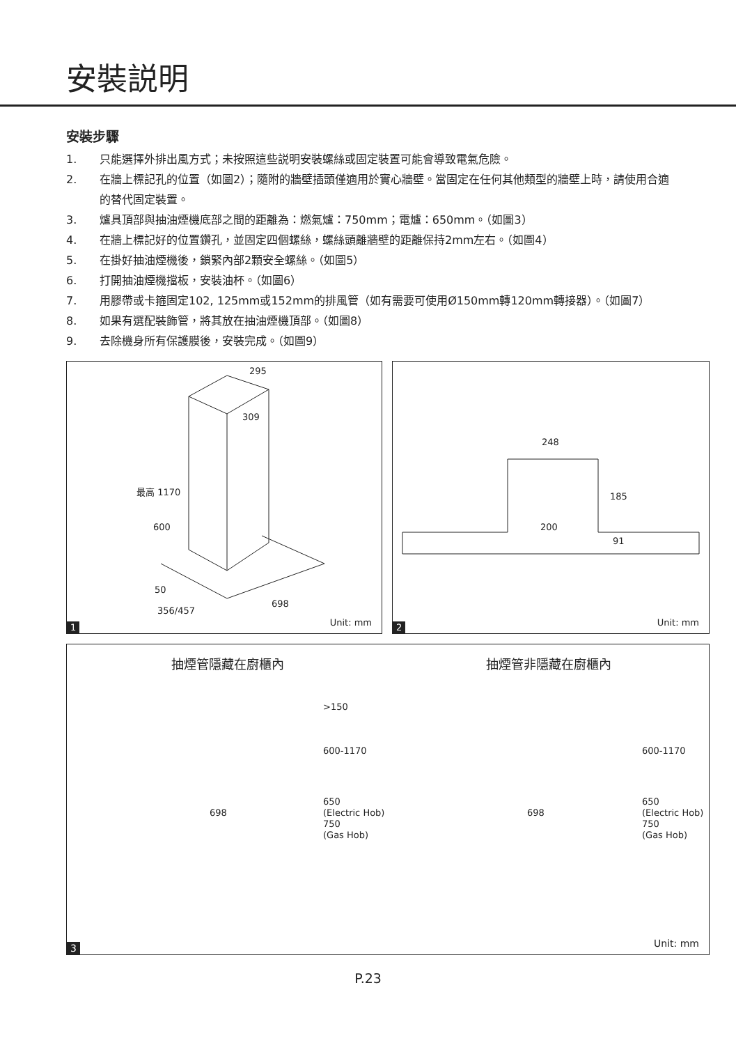安裝説明
安裝步驟
1. 只能選擇外排出風方式；未按照這些説明安裝螺絲或固定裝置可能會導致電氣危險。
2. 在牆上標記孔的位置（如圖2）；隨附的牆壁插頭僅適用於實心牆壁。當固定在任何其他類型的牆壁上時，請使用合適的替代固定裝置。
3. 爐具頂部與抽油煙機底部之間的距離為：燃氣爐：750mm；電爐：650mm。（如圖3）
4. 在牆上標記好的位置鑽孔，並固定四個螺絲，螺絲頭離牆壁的距離保持2mm左右。（如圖4）
5. 在掛好抽油煙機後，鎖緊內部2顆安全螺絲。（如圖5）
6. 打開抽油煙機擋板，安裝油杯。（如圖6）
7. 用膠帶或卡箍固定102, 125mm或152mm的排風管（如有需要可使用Ø150mm轉120mm轉接器）。（如圖7）
8. 如果有選配裝飾管，將其放在抽油煙機頂部。（如圖8）
9. 去除機身所有保護膜後，安裝完成。（如圖9）
295
309
最高 1170
600
50
356/457
698
1
Unit: mm
248
185
200
91
2
Unit: mm
抽煙管隱藏在廚櫃內
>150
600-1170
698
650
(Electric Hob)
750
(Gas Hob)
抽煙管非隱藏在廚櫃內
600-1170
698
650
(Electric Hob)
750
(Gas Hob)
3 Unit: mm
P.23